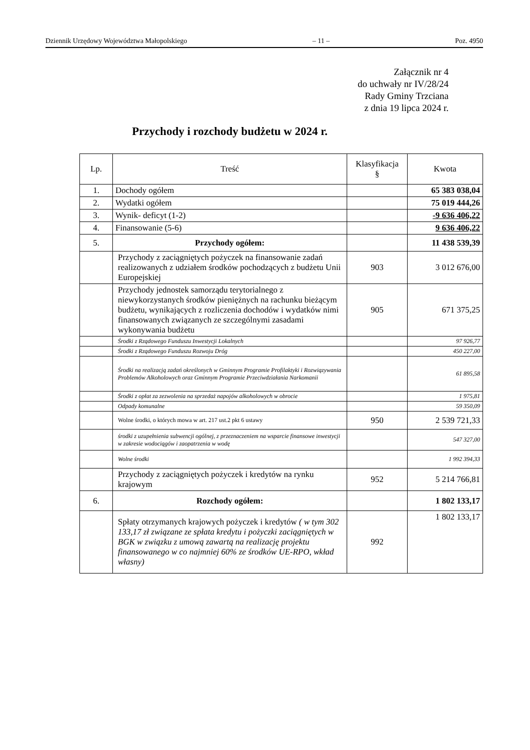Dziennik Urzędowy Województwa Małopolskiego – 11 – Poz. 4950
Załącznik nr 4
do uchwały nr IV/28/24
Rady Gminy Trzciana
z dnia 19 lipca 2024 r.
Przychody i rozchody budżetu w 2024 r.
| Lp. | Treść | Klasyfikacja § | Kwota |
| --- | --- | --- | --- |
| 1. | Dochody ogółem | | 65 383 038,04 |
| 2. | Wydatki ogółem | | 75 019 444,26 |
| 3. | Wynik- deficyt (1-2) | | -9 636 406,22 |
| 4. | Finansowanie (5-6) | | 9 636 406,22 |
| 5. | Przychody ogółem: | | 11 438 539,39 |
| | Przychody z zaciągniętych pożyczek na finansowanie zadań realizowanych z udziałem środków pochodzących z budżetu Unii Europejskiej | 903 | 3 012 676,00 |
| | Przychody jednostek samorządu terytorialnego z niewykorzystanych środków pieniężnych na rachunku bieżącym budżetu, wynikających z rozliczenia dochodów i wydatków nimi finansowanych związanych ze szczególnymi zasadami wykonywania budżetu | 905 | 671 375,25 |
| | Środki z Rządowego Funduszu Inwestycji Lokalnych | | 97 926,77 |
| | Środki z Rządowego Funduszu Rozwoju Dróg | | 450 227,00 |
| | Środki na realizacją zadań określonych w Gminnym Programie Profilaktyki i Rozwiązywania Problemów Alkoholowych oraz Gminnym Programie Przeciwdziałania Narkomanii | | 61 895,58 |
| | Środki z opłat za zezwolenia na sprzedaż napojów alkoholowych w obrocie | | 1 975,81 |
| | Odpady komunalne | | 59 350,09 |
| | Wolne środki, o których mowa w art. 217 ust.2 pkt 6 ustawy | 950 | 2 539 721,33 |
| | środki z uzupełnienia subwencji ogólnej, z przeznaczeniem na wsparcie finansowe inwestycji w zakresie wodociągów i zaopatrzenia w wodę | | 547 327,00 |
| | Wolne środki | | 1 992 394,33 |
| | Przychody z zaciągniętych pożyczek i kredytów na rynku krajowym | 952 | 5 214 766,81 |
| 6. | Rozchody ogółem: | | 1 802 133,17 |
| | Spłaty otrzymanych krajowych pożyczek i kredytów ( w tym 302 133,17 zł związane ze spłata kredytu i pożyczki zaciągniętych w BGK w związku z umową zawartą na realizację projektu finansowanego w co najmniej 60% ze środków UE-RPO, wkład własny) | 992 | 1 802 133,17 |